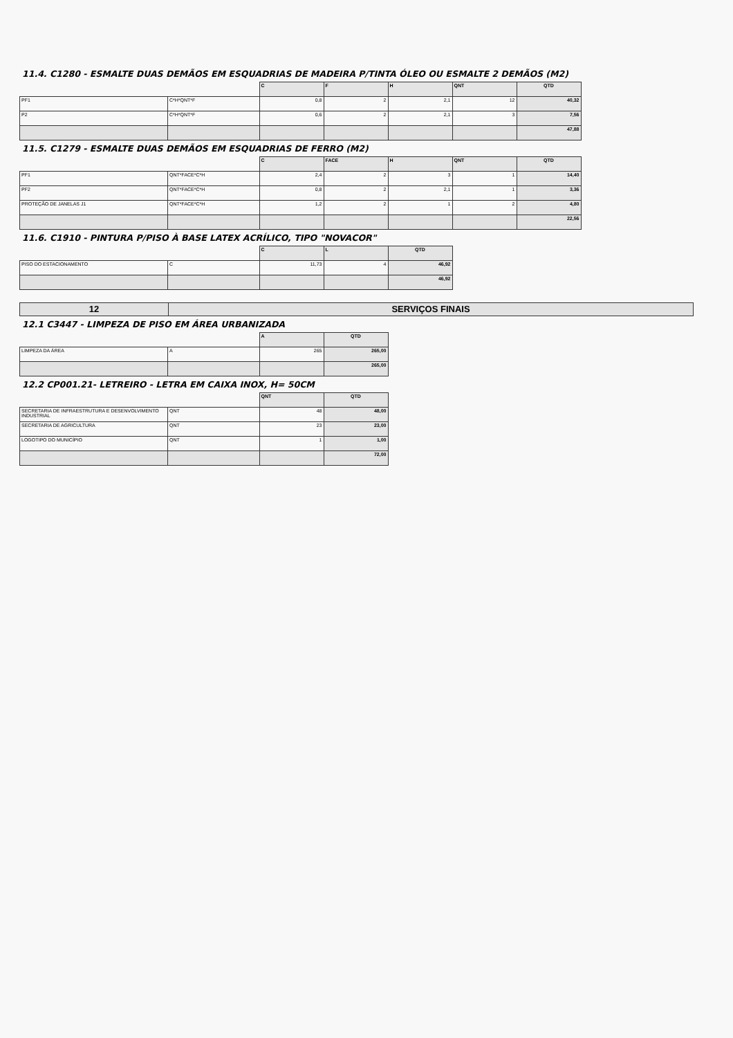11.4. C1280 - ESMALTE DUAS DEMÃOS EM ESQUADRIAS DE MADEIRA P/TINTA ÓLEO OU ESMALTE 2 DEMÃOS (M2)
| | | C | F | H | QNT | QTD |
| --- | --- | --- | --- | --- | --- | --- |
| PF1 | C*H*QNT*F | 0,8 | 2 | 2,1 | 12 | 40,32 |
| P2 | C*H*QNT*F | 0,6 | 2 | 2,1 | 3 | 7,56 |
| | | | | | | 47,88 |
11.5. C1279 - ESMALTE DUAS DEMÃOS EM ESQUADRIAS DE FERRO (M2)
| | | C | FACE | H | QNT | QTD |
| --- | --- | --- | --- | --- | --- | --- |
| PF1 | QNT*FACE*C*H | 2,4 | 2 | 3 | 1 | 14,40 |
| PF2 | QNT*FACE*C*H | 0,8 | 2 | 2,1 | 1 | 3,36 |
| PROTEÇÃO DE JANELAS J1 | QNT*FACE*C*H | 1,2 | 2 | 1 | 2 | 4,80 |
| | | | | | | 22,56 |
11.6. C1910 - PINTURA P/PISO À BASE LATEX ACRÍLICO, TIPO "NOVACOR"
| | | C | L | QTD |
| --- | --- | --- | --- | --- |
| PISO DO ESTACIONAMENTO | C | 11,73 | 4 | 46,92 |
| | | | | 46,92 |
| 12 | SERVIÇOS FINAIS |
12.1 C3447 - LIMPEZA DE PISO EM ÁREA URBANIZADA
| | | A | QTD |
| --- | --- | --- | --- |
| LIMPEZA DA ÁREA | A | 265 | 265,00 |
| | | | 265,00 |
12.2 CP001.21- LETREIRO - LETRA EM CAIXA INOX, H= 50CM
| | | QNT | QTD |
| --- | --- | --- | --- |
| SECRETARIA DE INFRAESTRUTURA E DESENVOLVIMENTO INDUSTRIAL | QNT | 48 | 48,00 |
| SECRETARIA DE AGRICULTURA | QNT | 23 | 23,00 |
| LOGOTIPO DO MUNICÍPIO | QNT | 1 | 1,00 |
| | | | 72,00 |